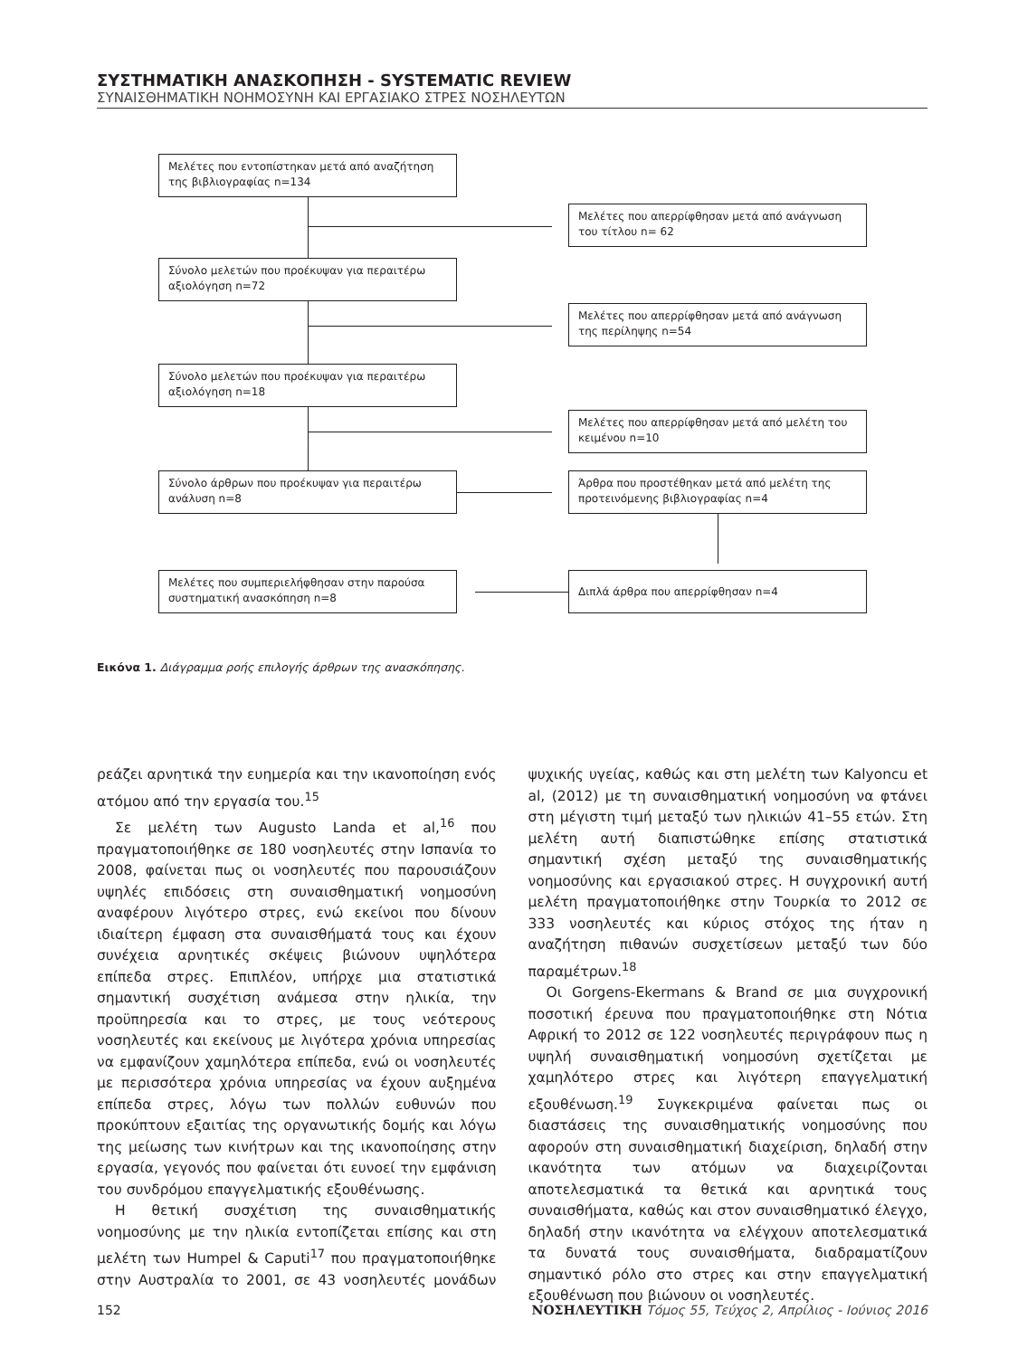ΣΥΣΤΗΜΑΤΙΚΗ ΑΝΑΣΚΟΠΗΣΗ - SYSTEMATIC REVIEW
ΣΥΝΑΙΣΘΗΜΑΤΙΚΗ ΝΟΗΜΟΣΥΝΗ ΚΑΙ ΕΡΓΑΣΙΑΚΟ ΣΤΡΕΣ ΝΟΣΗΛΕΥΤΩΝ
Μελέτες που εντοπίστηκαν μετά από αναζήτηση της βιβλιογραφίας n=134
Μελέτες που απερρίφθησαν μετά από ανάγνωση του τίτλου n= 62
Σύνολο μελετών που προέκυψαν για περαιτέρω αξιολόγηση n=72
Μελέτες που απερρίφθησαν μετά από ανάγνωση της περίληψης n=54
Σύνολο μελετών που προέκυψαν για περαιτέρω αξιολόγηση n=18
Μελέτες που απερρίφθησαν μετά από μελέτη του κειμένου n=10
Σύνολο άρθρων που προέκυψαν για περαιτέρω ανάλυση n=8
Άρθρα που προστέθηκαν μετά από μελέτη της προτεινόμενης βιβλιογραφίας n=4
Μελέτες που συμπεριελήφθησαν στην παρούσα συστηματική ανασκόπηση n=8
Διπλά άρθρα που απερρίφθησαν n=4
Εικόνα 1. Διάγραμμα ροής επιλογής άρθρων της ανασκόπησης.
ρεάζει αρνητικά την ευημερία και την ικανοποίηση ενός ατόμου από την εργασία του.<sup>15</sup>
Σε μελέτη των Augusto Landa et al,<sup>16</sup> που πραγματοποιήθηκε σε 180 νοσηλευτές στην Ισπανία το 2008, φαίνεται πως οι νοσηλευτές που παρουσιάζουν υψηλές επιδόσεις στη συναισθηματική νοημοσύνη αναφέρουν λιγότερο στρες, ενώ εκείνοι που δίνουν ιδιαίτερη έμφαση στα συναισθήματά τους και έχουν συνέχεια αρνητικές σκέψεις βιώνουν υψηλότερα επίπεδα στρες. Επιπλέον, υπήρχε μια στατιστικά σημαντική συσχέτιση ανάμεσα στην ηλικία, την προϋπηρεσία και το στρες, με τους νεότερους νοσηλευτές και εκείνους με λιγότερα χρόνια υπηρεσίας να εμφανίζουν χαμηλότερα επίπεδα, ενώ οι νοσηλευτές με περισσότερα χρόνια υπηρεσίας να έχουν αυξημένα επίπεδα στρες, λόγω των πολλών ευθυνών που προκύπτουν εξαιτίας της οργανωτικής δομής και λόγω της μείωσης των κινήτρων και της ικανοποίησης στην εργασία, γεγονός που φαίνεται ότι ευνοεί την εμφάνιση του συνδρόμου επαγγελματικής εξουθένωσης.
Η θετική συσχέτιση της συναισθηματικής νοημοσύνης με την ηλικία εντοπίζεται επίσης και στη μελέτη των Humpel & Caputi<sup>17</sup> που πραγματοποιήθηκε στην Αυστραλία το 2001, σε 43 νοσηλευτές μονάδων ψυχικής υγείας, καθώς και στη μελέτη των Kalyoncu et al, (2012) με τη συναισθηματική νοημοσύνη να φτάνει στη μέγιστη τιμή μεταξύ των ηλικιών 41–55 ετών. Στη μελέτη αυτή διαπιστώθηκε επίσης στατιστικά σημαντική σχέση μεταξύ της συναισθηματικής νοημοσύνης και εργασιακού στρες. Η συγχρονική αυτή μελέτη πραγματοποιήθηκε στην Τουρκία το 2012 σε 333 νοσηλευτές και κύριος στόχος της ήταν η αναζήτηση πιθανών συσχετίσεων μεταξύ των δύο παραμέτρων.<sup>18</sup>
Οι Gorgens-Ekermans & Brand σε μια συγχρονική ποσοτική έρευνα που πραγματοποιήθηκε στη Νότια Αφρική το 2012 σε 122 νοσηλευτές περιγράφουν πως η υψηλή συναισθηματική νοημοσύνη σχετίζεται με χαμηλότερο στρες και λιγότερη επαγγελματική εξουθένωση.<sup>19</sup> Συγκεκριμένα φαίνεται πως οι διαστάσεις της συναισθηματικής νοημοσύνης που αφορούν στη συναισθηματική διαχείριση, δηλαδή στην ικανότητα των ατόμων να διαχειρίζονται αποτελεσματικά τα θετικά και αρνητικά τους συναισθήματα, καθώς και στον συναισθηματικό έλεγχο, δηλαδή στην ικανότητα να ελέγχουν αποτελεσματικά τα δυνατά τους συναισθήματα, διαδραματίζουν σημαντικό ρόλο στο στρες και στην επαγγελματική εξουθένωση που βιώνουν οι νοσηλευτές.
152 ΝΟΣΗΛΕΥΤΙΚΗ Τόμος 55, Τεύχος 2, Απρίλιος - Ιούνιος 2016